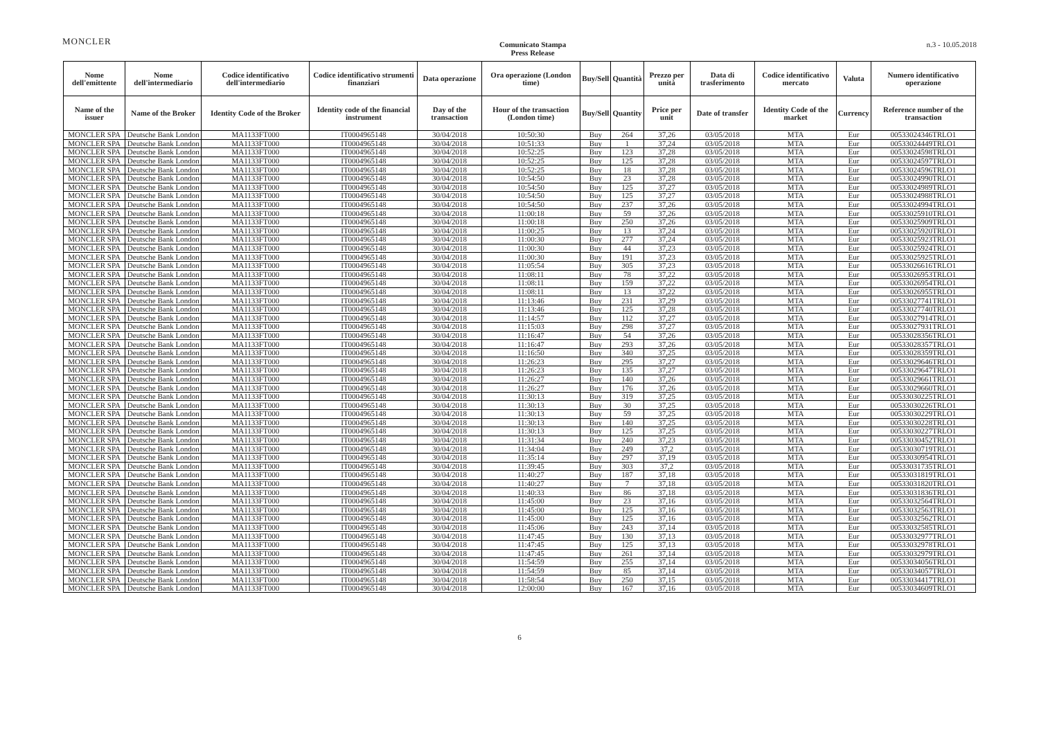MONCLER
Comunicato Stampa
Press Release
n.3 - 10.05.2018
| Nome dell'emittente | Nome dell'intermediario | Codice identificativo dell'intermediario | Codice identificativo strumenti finanziari | Data operazione | Ora operazione (London time) | Buy/Sell | Quantità | Prezzo per unità | Data di trasferimento | Codice identificativo mercato | Valuta | Numero identificativo operazione |
| --- | --- | --- | --- | --- | --- | --- | --- | --- | --- | --- | --- | --- |
| Name of the issuer | Name of the Broker | Identity Code of the Broker | Identity code of the financial instrument | Day of the transaction | Hour of the transaction (London time) | Buy/Sell | Quantity | Price per unit | Date of transfer | Identity Code of the market | Currency | Reference number of the transaction |
| MONCLER SPA | Deutsche Bank London | MA1133FT000 | IT0004965148 | 30/04/2018 | 10:50:30 | Buy | 264 | 37,26 | 03/05/2018 | MTA | Eur | 00533024346TRLO1 |
| MONCLER SPA | Deutsche Bank London | MA1133FT000 | IT0004965148 | 30/04/2018 | 10:51:33 | Buy | 1 | 37,24 | 03/05/2018 | MTA | Eur | 00533024449TRLO1 |
| MONCLER SPA | Deutsche Bank London | MA1133FT000 | IT0004965148 | 30/04/2018 | 10:52:25 | Buy | 123 | 37,28 | 03/05/2018 | MTA | Eur | 00533024598TRLO1 |
| MONCLER SPA | Deutsche Bank London | MA1133FT000 | IT0004965148 | 30/04/2018 | 10:52:25 | Buy | 125 | 37,28 | 03/05/2018 | MTA | Eur | 00533024597TRLO1 |
| MONCLER SPA | Deutsche Bank London | MA1133FT000 | IT0004965148 | 30/04/2018 | 10:52:25 | Buy | 18 | 37,28 | 03/05/2018 | MTA | Eur | 00533024596TRLO1 |
| MONCLER SPA | Deutsche Bank London | MA1133FT000 | IT0004965148 | 30/04/2018 | 10:54:50 | Buy | 23 | 37,28 | 03/05/2018 | MTA | Eur | 00533024990TRLO1 |
| MONCLER SPA | Deutsche Bank London | MA1133FT000 | IT0004965148 | 30/04/2018 | 10:54:50 | Buy | 125 | 37,27 | 03/05/2018 | MTA | Eur | 00533024989TRLO1 |
| MONCLER SPA | Deutsche Bank London | MA1133FT000 | IT0004965148 | 30/04/2018 | 10:54:50 | Buy | 125 | 37,27 | 03/05/2018 | MTA | Eur | 00533024988TRLO1 |
| MONCLER SPA | Deutsche Bank London | MA1133FT000 | IT0004965148 | 30/04/2018 | 10:54:50 | Buy | 237 | 37,26 | 03/05/2018 | MTA | Eur | 00533024994TRLO1 |
| MONCLER SPA | Deutsche Bank London | MA1133FT000 | IT0004965148 | 30/04/2018 | 11:00:18 | Buy | 59 | 37,26 | 03/05/2018 | MTA | Eur | 00533025910TRLO1 |
| MONCLER SPA | Deutsche Bank London | MA1133FT000 | IT0004965148 | 30/04/2018 | 11:00:18 | Buy | 250 | 37,26 | 03/05/2018 | MTA | Eur | 00533025909TRLO1 |
| MONCLER SPA | Deutsche Bank London | MA1133FT000 | IT0004965148 | 30/04/2018 | 11:00:25 | Buy | 13 | 37,24 | 03/05/2018 | MTA | Eur | 00533025920TRLO1 |
| MONCLER SPA | Deutsche Bank London | MA1133FT000 | IT0004965148 | 30/04/2018 | 11:00:30 | Buy | 277 | 37,24 | 03/05/2018 | MTA | Eur | 00533025923TRLO1 |
| MONCLER SPA | Deutsche Bank London | MA1133FT000 | IT0004965148 | 30/04/2018 | 11:00:30 | Buy | 44 | 37,23 | 03/05/2018 | MTA | Eur | 00533025924TRLO1 |
| MONCLER SPA | Deutsche Bank London | MA1133FT000 | IT0004965148 | 30/04/2018 | 11:00:30 | Buy | 191 | 37,23 | 03/05/2018 | MTA | Eur | 00533025925TRLO1 |
| MONCLER SPA | Deutsche Bank London | MA1133FT000 | IT0004965148 | 30/04/2018 | 11:05:54 | Buy | 305 | 37,23 | 03/05/2018 | MTA | Eur | 00533026616TRLO1 |
| MONCLER SPA | Deutsche Bank London | MA1133FT000 | IT0004965148 | 30/04/2018 | 11:08:11 | Buy | 78 | 37,22 | 03/05/2018 | MTA | Eur | 00533026953TRLO1 |
| MONCLER SPA | Deutsche Bank London | MA1133FT000 | IT0004965148 | 30/04/2018 | 11:08:11 | Buy | 159 | 37,22 | 03/05/2018 | MTA | Eur | 00533026954TRLO1 |
| MONCLER SPA | Deutsche Bank London | MA1133FT000 | IT0004965148 | 30/04/2018 | 11:08:11 | Buy | 13 | 37,22 | 03/05/2018 | MTA | Eur | 00533026955TRLO1 |
| MONCLER SPA | Deutsche Bank London | MA1133FT000 | IT0004965148 | 30/04/2018 | 11:13:46 | Buy | 231 | 37,29 | 03/05/2018 | MTA | Eur | 00533027741TRLO1 |
| MONCLER SPA | Deutsche Bank London | MA1133FT000 | IT0004965148 | 30/04/2018 | 11:13:46 | Buy | 125 | 37,28 | 03/05/2018 | MTA | Eur | 00533027740TRLO1 |
| MONCLER SPA | Deutsche Bank London | MA1133FT000 | IT0004965148 | 30/04/2018 | 11:14:57 | Buy | 112 | 37,27 | 03/05/2018 | MTA | Eur | 00533027914TRLO1 |
| MONCLER SPA | Deutsche Bank London | MA1133FT000 | IT0004965148 | 30/04/2018 | 11:15:03 | Buy | 298 | 37,27 | 03/05/2018 | MTA | Eur | 00533027931TRLO1 |
| MONCLER SPA | Deutsche Bank London | MA1133FT000 | IT0004965148 | 30/04/2018 | 11:16:47 | Buy | 54 | 37,26 | 03/05/2018 | MTA | Eur | 00533028356TRLO1 |
| MONCLER SPA | Deutsche Bank London | MA1133FT000 | IT0004965148 | 30/04/2018 | 11:16:47 | Buy | 293 | 37,26 | 03/05/2018 | MTA | Eur | 00533028357TRLO1 |
| MONCLER SPA | Deutsche Bank London | MA1133FT000 | IT0004965148 | 30/04/2018 | 11:16:50 | Buy | 340 | 37,25 | 03/05/2018 | MTA | Eur | 00533028359TRLO1 |
| MONCLER SPA | Deutsche Bank London | MA1133FT000 | IT0004965148 | 30/04/2018 | 11:26:23 | Buy | 295 | 37,27 | 03/05/2018 | MTA | Eur | 00533029646TRLO1 |
| MONCLER SPA | Deutsche Bank London | MA1133FT000 | IT0004965148 | 30/04/2018 | 11:26:23 | Buy | 135 | 37,27 | 03/05/2018 | MTA | Eur | 00533029647TRLO1 |
| MONCLER SPA | Deutsche Bank London | MA1133FT000 | IT0004965148 | 30/04/2018 | 11:26:27 | Buy | 140 | 37,26 | 03/05/2018 | MTA | Eur | 00533029661TRLO1 |
| MONCLER SPA | Deutsche Bank London | MA1133FT000 | IT0004965148 | 30/04/2018 | 11:26:27 | Buy | 176 | 37,26 | 03/05/2018 | MTA | Eur | 00533029660TRLO1 |
| MONCLER SPA | Deutsche Bank London | MA1133FT000 | IT0004965148 | 30/04/2018 | 11:30:13 | Buy | 319 | 37,25 | 03/05/2018 | MTA | Eur | 00533030225TRLO1 |
| MONCLER SPA | Deutsche Bank London | MA1133FT000 | IT0004965148 | 30/04/2018 | 11:30:13 | Buy | 30 | 37,25 | 03/05/2018 | MTA | Eur | 00533030226TRLO1 |
| MONCLER SPA | Deutsche Bank London | MA1133FT000 | IT0004965148 | 30/04/2018 | 11:30:13 | Buy | 59 | 37,25 | 03/05/2018 | MTA | Eur | 00533030229TRLO1 |
| MONCLER SPA | Deutsche Bank London | MA1133FT000 | IT0004965148 | 30/04/2018 | 11:30:13 | Buy | 140 | 37,25 | 03/05/2018 | MTA | Eur | 00533030228TRLO1 |
| MONCLER SPA | Deutsche Bank London | MA1133FT000 | IT0004965148 | 30/04/2018 | 11:30:13 | Buy | 125 | 37,25 | 03/05/2018 | MTA | Eur | 00533030227TRLO1 |
| MONCLER SPA | Deutsche Bank London | MA1133FT000 | IT0004965148 | 30/04/2018 | 11:31:34 | Buy | 240 | 37,23 | 03/05/2018 | MTA | Eur | 00533030452TRLO1 |
| MONCLER SPA | Deutsche Bank London | MA1133FT000 | IT0004965148 | 30/04/2018 | 11:34:04 | Buy | 249 | 37,2 | 03/05/2018 | MTA | Eur | 00533030719TRLO1 |
| MONCLER SPA | Deutsche Bank London | MA1133FT000 | IT0004965148 | 30/04/2018 | 11:35:14 | Buy | 297 | 37,19 | 03/05/2018 | MTA | Eur | 00533030954TRLO1 |
| MONCLER SPA | Deutsche Bank London | MA1133FT000 | IT0004965148 | 30/04/2018 | 11:39:45 | Buy | 303 | 37,2 | 03/05/2018 | MTA | Eur | 00533031735TRLO1 |
| MONCLER SPA | Deutsche Bank London | MA1133FT000 | IT0004965148 | 30/04/2018 | 11:40:27 | Buy | 187 | 37,18 | 03/05/2018 | MTA | Eur | 00533031819TRLO1 |
| MONCLER SPA | Deutsche Bank London | MA1133FT000 | IT0004965148 | 30/04/2018 | 11:40:27 | Buy | 7 | 37,18 | 03/05/2018 | MTA | Eur | 00533031820TRLO1 |
| MONCLER SPA | Deutsche Bank London | MA1133FT000 | IT0004965148 | 30/04/2018 | 11:40:33 | Buy | 86 | 37,18 | 03/05/2018 | MTA | Eur | 00533031836TRLO1 |
| MONCLER SPA | Deutsche Bank London | MA1133FT000 | IT0004965148 | 30/04/2018 | 11:45:00 | Buy | 23 | 37,16 | 03/05/2018 | MTA | Eur | 00533032564TRLO1 |
| MONCLER SPA | Deutsche Bank London | MA1133FT000 | IT0004965148 | 30/04/2018 | 11:45:00 | Buy | 125 | 37,16 | 03/05/2018 | MTA | Eur | 00533032563TRLO1 |
| MONCLER SPA | Deutsche Bank London | MA1133FT000 | IT0004965148 | 30/04/2018 | 11:45:00 | Buy | 125 | 37,16 | 03/05/2018 | MTA | Eur | 00533032562TRLO1 |
| MONCLER SPA | Deutsche Bank London | MA1133FT000 | IT0004965148 | 30/04/2018 | 11:45:06 | Buy | 243 | 37,14 | 03/05/2018 | MTA | Eur | 00533032585TRLO1 |
| MONCLER SPA | Deutsche Bank London | MA1133FT000 | IT0004965148 | 30/04/2018 | 11:47:45 | Buy | 130 | 37,13 | 03/05/2018 | MTA | Eur | 00533032977TRLO1 |
| MONCLER SPA | Deutsche Bank London | MA1133FT000 | IT0004965148 | 30/04/2018 | 11:47:45 | Buy | 125 | 37,13 | 03/05/2018 | MTA | Eur | 00533032978TRLO1 |
| MONCLER SPA | Deutsche Bank London | MA1133FT000 | IT0004965148 | 30/04/2018 | 11:47:45 | Buy | 261 | 37,14 | 03/05/2018 | MTA | Eur | 00533032979TRLO1 |
| MONCLER SPA | Deutsche Bank London | MA1133FT000 | IT0004965148 | 30/04/2018 | 11:54:59 | Buy | 255 | 37,14 | 03/05/2018 | MTA | Eur | 00533034056TRLO1 |
| MONCLER SPA | Deutsche Bank London | MA1133FT000 | IT0004965148 | 30/04/2018 | 11:54:59 | Buy | 85 | 37,14 | 03/05/2018 | MTA | Eur | 00533034057TRLO1 |
| MONCLER SPA | Deutsche Bank London | MA1133FT000 | IT0004965148 | 30/04/2018 | 11:58:54 | Buy | 250 | 37,15 | 03/05/2018 | MTA | Eur | 00533034417TRLO1 |
| MONCLER SPA | Deutsche Bank London | MA1133FT000 | IT0004965148 | 30/04/2018 | 12:00:00 | Buy | 167 | 37,16 | 03/05/2018 | MTA | Eur | 00533034609TRLO1 |
6